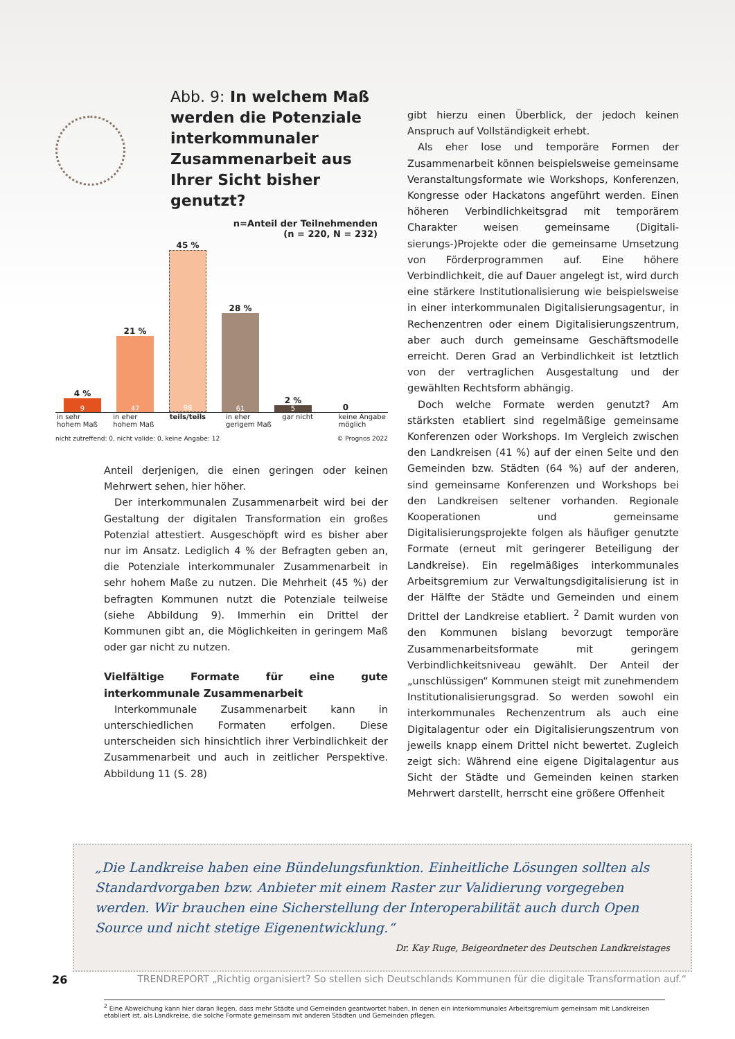Abb. 9: In welchem Maß werden die Potenziale interkommu­naler Zusammenarbeit aus Ihrer Sicht bisher genutzt?
n=Anteil der Teilnehmenden
(n = 220, N = 232)
4 %
9
21 %
47
45 %
98
28 %
61
2 %
5
0
in sehr hohem Maß
in eher hohem Maß
teils/teils in eher gerigem Maß
gar nicht keine Angabe möglich
nicht zutreffend: 0, nicht valide: 0, keine Angabe: 12 © Prognos 2022
Anteil derjenigen, die einen geringen oder keinen Mehrwert sehen, hier höher.
Der interkommunalen Zusammenarbeit wird bei der Ge­staltung der digitalen Transformation ein großes Potenzial attestiert. Ausgeschöpft wird es bisher aber nur im Ansatz. Lediglich 4 % der Befragten geben an, die Potenziale in­terkommunaler Zusammenarbeit in sehr hohem Maße zu nutzen. Die Mehrheit (45 %) der befragten Kommunen nutzt die Potenziale teilweise (siehe Abbildung 9). Immerhin ein Drittel der Kommunen gibt an, die Möglichkeiten in gerin­gem Maß oder gar nicht zu nutzen.
Vielfältige Formate für eine gute interkommunale Zusammenarbeit
Interkommunale Zusammenarbeit kann in unterschiedli­chen Formaten erfolgen. Diese unterscheiden sich hinsicht­lich ihrer Verbindlichkeit der Zusammenarbeit und auch in zeitlicher Perspektive. Abbildung 11 (S. 28)
gibt hierzu einen Überblick, der jedoch keinen Anspruch auf Vollständigkeit erhebt.
Als eher lose und temporäre Formen der Zusammenarbeit können beispielsweise gemeinsame Veranstaltungsformate wie Workshops, Konferenzen, Kongresse oder Hackatons angeführt werden. Einen höheren Verbindlichkeitsgrad mit temporärem Charakter weisen gemeinsame (Digitali­sierungs-)Projekte oder die gemeinsame Umsetzung von Förderprogrammen auf. Eine höhere Verbindlichkeit, die auf Dauer angelegt ist, wird durch eine stärkere Instituti­onalisierung wie beispielsweise in einer interkommunalen Digitalisierungsagentur, in Rechenzentren oder einem Di­gitalisierungszentrum, aber auch durch gemeinsame Ge­schäftsmodelle erreicht. Deren Grad an Verbindlichkeit ist letztlich von der vertraglichen Ausgestaltung und der gewählten Rechtsform abhängig.
Doch welche Formate werden genutzt? Am stärksten etabliert sind regelmäßige gemeinsame Konferenzen oder Workshops. Im Vergleich zwischen den Landkreisen (41 %) auf der einen Seite und den Gemeinden bzw. Städten (64 %) auf der anderen, sind gemeinsame Konferenzen und Work­shops bei den Landkreisen seltener vorhanden. Regionale Kooperationen und gemeinsame Digitalisierungsprojekte folgen als häufiger genutzte Formate (erneut mit geringerer Beteiligung der Landkreise). Ein regelmäßiges interkommu­nales Arbeitsgremium zur Verwaltungsdigitalisierung ist in der Hälfte der Städte und Gemeinden und einem Drittel der Landkreise etabliert. <sup>2</sup> Damit wurden von den Kommunen bislang bevorzugt temporäre Zusammenarbeitsformate mit geringem Verbindlichkeitsniveau gewählt. Der Anteil der „unschlüssigen“ Kommunen steigt mit zunehmendem Institutionalisierungsgrad. So werden sowohl ein interkom­munales Rechenzentrum als auch eine Digitalagentur oder ein Digitalisierungszentrum von jeweils knapp einem Drittel nicht bewertet. Zugleich zeigt sich: Während eine eigene Digitalagentur aus Sicht der Städte und Gemeinden keinen starken Mehrwert darstellt, herrscht eine größere Offenheit
„Die Landkreise haben eine Bündelungsfunktion. Einheitliche Lösungen sollten als Standardvorgaben bzw. Anbieter mit einem Raster zur Validierung vorgegeben werden. Wir brauchen eine Sicherstellung der Interoperabilität auch durch Open Source und nicht stetige Eigenentwicklung.“
Dr. Kay Ruge, Beigeordneter des Deutschen Landkreistages
<sup>2</sup> Eine Abweichung kann hier daran liegen, dass mehr Städte und Gemeinden geantwortet haben, in denen ein interkommunales Arbeitsgremium gemeinsam mit Landkreisen etabliert ist, als Landkreise, die solche Formate gemeinsam mit anderen Städten und Gemeinden pflegen.
26 TRENDREPORT „Richtig organisiert? So stellen sich Deutschlands Kommunen für die digitale Transformation auf.“